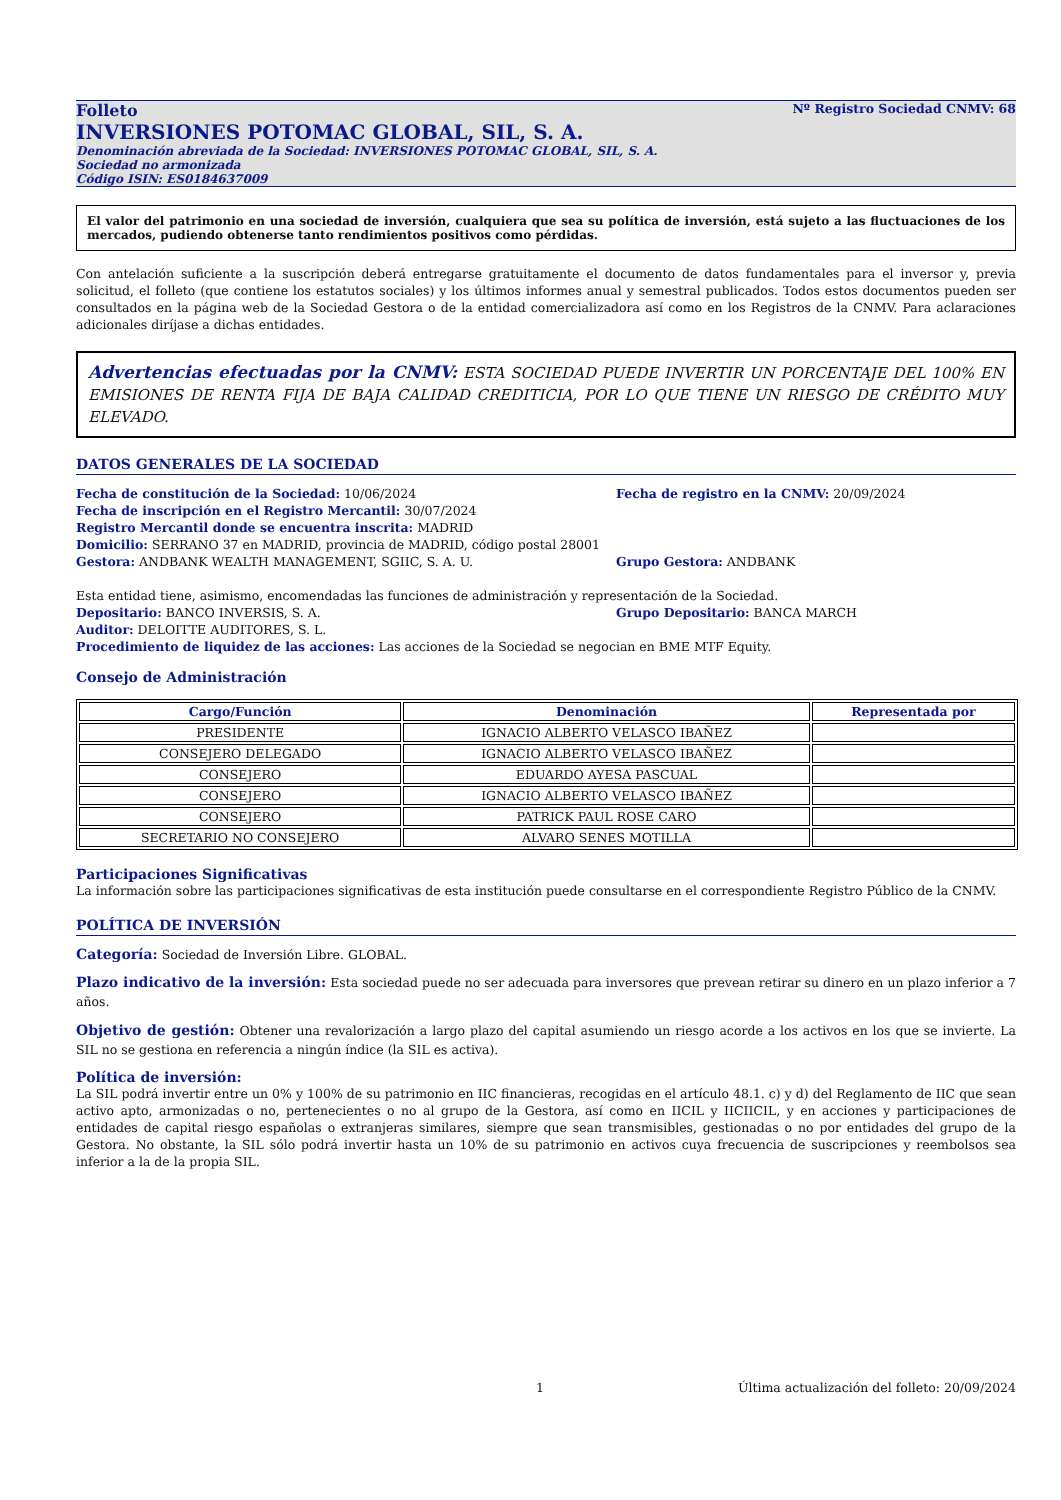Folleto Nº Registro Sociedad CNMV: 68
INVERSIONES POTOMAC GLOBAL, SIL, S. A.
Denominación abreviada de la Sociedad: INVERSIONES POTOMAC GLOBAL, SIL, S. A.
Sociedad no armonizada
Código ISIN: ES0184637009
El valor del patrimonio en una sociedad de inversión, cualquiera que sea su política de inversión, está sujeto a las fluctuaciones de los mercados, pudiendo obtenerse tanto rendimientos positivos como pérdidas.
Con antelación suficiente a la suscripción deberá entregarse gratuitamente el documento de datos fundamentales para el inversor y, previa solicitud, el folleto (que contiene los estatutos sociales) y los últimos informes anual y semestral publicados. Todos estos documentos pueden ser consultados en la página web de la Sociedad Gestora o de la entidad comercializadora así como en los Registros de la CNMV. Para aclaraciones adicionales diríjase a dichas entidades.
Advertencias efectuadas por la CNMV: ESTA SOCIEDAD PUEDE INVERTIR UN PORCENTAJE DEL 100% EN EMISIONES DE RENTA FIJA DE BAJA CALIDAD CREDITICIA, POR LO QUE TIENE UN RIESGO DE CRÉDITO MUY ELEVADO.
DATOS GENERALES DE LA SOCIEDAD
Fecha de constitución de la Sociedad: 10/06/2024 Fecha de registro en la CNMV: 20/09/2024
Fecha de inscripción en el Registro Mercantil: 30/07/2024
Registro Mercantil donde se encuentra inscrita: MADRID
Domicilio: SERRANO 37 en MADRID, provincia de MADRID, código postal 28001
Gestora: ANDBANK WEALTH MANAGEMENT, SGIIC, S. A. U. Grupo Gestora: ANDBANK
Esta entidad tiene, asimismo, encomendadas las funciones de administración y representación de la Sociedad.
Depositario: BANCO INVERSIS, S. A. Grupo Depositario: BANCA MARCH
Auditor: DELOITTE AUDITORES, S. L.
Procedimiento de liquidez de las acciones: Las acciones de la Sociedad se negocian en BME MTF Equity.
Consejo de Administración
| Cargo/Función | Denominación | Representada por |
| --- | --- | --- |
| PRESIDENTE | IGNACIO ALBERTO VELASCO IBAÑEZ | |
| CONSEJERO DELEGADO | IGNACIO ALBERTO VELASCO IBAÑEZ | |
| CONSEJERO | EDUARDO AYESA PASCUAL | |
| CONSEJERO | IGNACIO ALBERTO VELASCO IBAÑEZ | |
| CONSEJERO | PATRICK PAUL ROSE CARO | |
| SECRETARIO NO CONSEJERO | ALVARO SENES MOTILLA | |
Participaciones Significativas
La información sobre las participaciones significativas de esta institución puede consultarse en el correspondiente Registro Público de la CNMV.
POLÍTICA DE INVERSIÓN
Categoría: Sociedad de Inversión Libre. GLOBAL.
Plazo indicativo de la inversión: Esta sociedad puede no ser adecuada para inversores que prevean retirar su dinero en un plazo inferior a 7 años.
Objetivo de gestión: Obtener una revalorización a largo plazo del capital asumiendo un riesgo acorde a los activos en los que se invierte. La SIL no se gestiona en referencia a ningún índice (la SIL es activa).
Política de inversión:
La SIL podrá invertir entre un 0% y 100% de su patrimonio en IIC financieras, recogidas en el artículo 48.1. c) y d) del Reglamento de IIC que sean activo apto, armonizadas o no, pertenecientes o no al grupo de la Gestora, así como en IICIL y IICIICIL, y en acciones y participaciones de entidades de capital riesgo españolas o extranjeras similares, siempre que sean transmisibles, gestionadas o no por entidades del grupo de la Gestora. No obstante, la SIL sólo podrá invertir hasta un 10% de su patrimonio en activos cuya frecuencia de suscripciones y reembolsos sea inferior a la de la propia SIL.
1 Última actualización del folleto: 20/09/2024